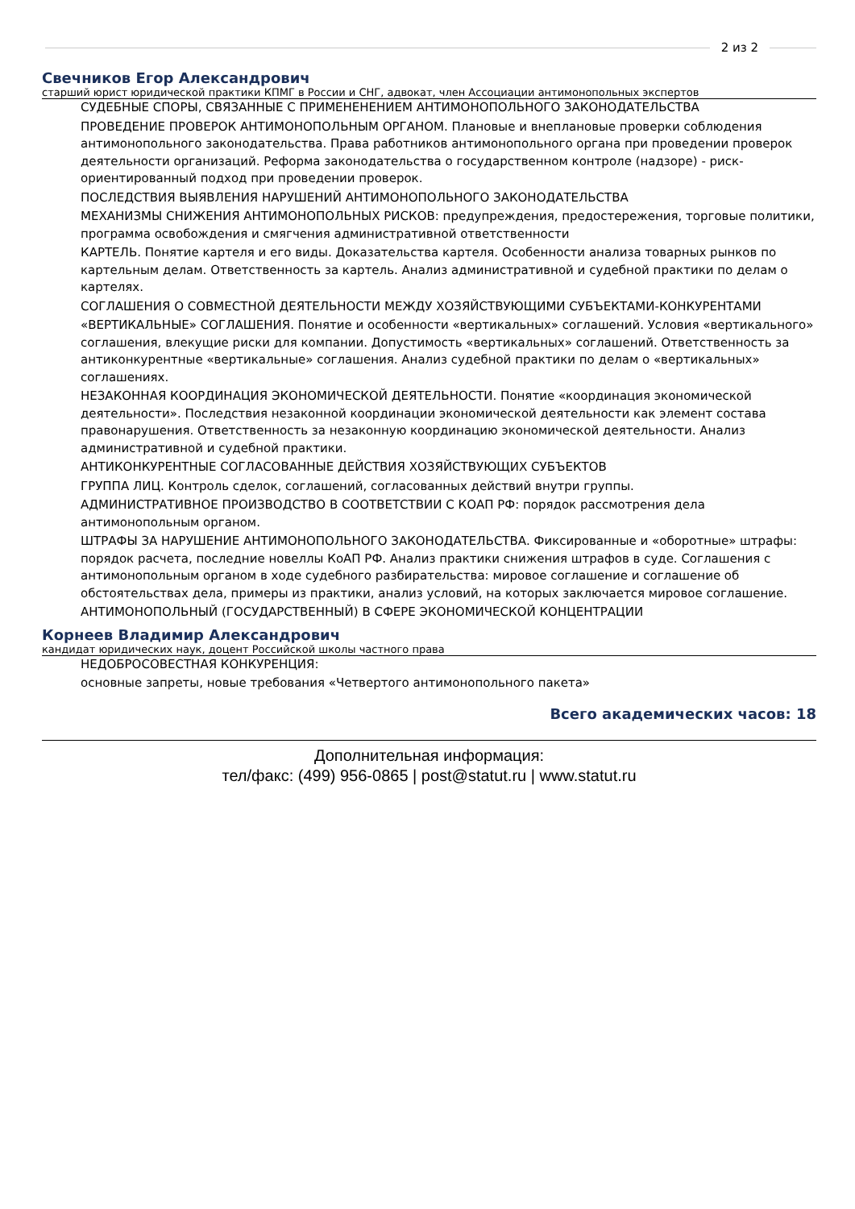2 из 2
Свечников Егор Александрович
старший юрист юридической практики КПМГ в России и СНГ, адвокат, член Ассоциации антимонопольных экспертов
СУДЕБНЫЕ СПОРЫ, СВЯЗАННЫЕ С ПРИМЕНЕНЕНИЕМ АНТИМОНОПОЛЬНОГО ЗАКОНОДАТЕЛЬСТВА
ПРОВЕДЕНИЕ ПРОВЕРОК АНТИМОНОПОЛЬНЫМ ОРГАНОМ. Плановые и внеплановые проверки соблюдения антимонопольного законодательства. Права работников антимонопольного органа при проведении проверок деятельности организаций. Реформа законодательства о государственном контроле (надзоре) - риск-ориентированный подход при проведении проверок.
ПОСЛЕДСТВИЯ ВЫЯВЛЕНИЯ НАРУШЕНИЙ АНТИМОНОПОЛЬНОГО ЗАКОНОДАТЕЛЬСТВА
МЕХАНИЗМЫ СНИЖЕНИЯ АНТИМОНОПОЛЬНЫХ РИСКОВ: предупреждения, предостережения, торговые политики, программа освобождения и смягчения административной ответственности
КАРТЕЛЬ. Понятие картеля и его виды. Доказательства картеля. Особенности анализа товарных рынков по картельным делам. Ответственность за картель. Анализ административной и судебной практики по делам о картелях.
СОГЛАШЕНИЯ О СОВМЕСТНОЙ ДЕЯТЕЛЬНОСТИ МЕЖДУ ХОЗЯЙСТВУЮЩИМИ СУБЪЕКТАМИ-КОНКУРЕНТАМИ
«ВЕРТИКАЛЬНЫЕ» СОГЛАШЕНИЯ. Понятие и особенности «вертикальных» соглашений. Условия «вертикального» соглашения, влекущие риски для компании. Допустимость «вертикальных» соглашений. Ответственность за антиконкурентные «вертикальные» соглашения. Анализ судебной практики по делам о «вертикальных» соглашениях.
НЕЗАКОННАЯ КООРДИНАЦИЯ ЭКОНОМИЧЕСКОЙ ДЕЯТЕЛЬНОСТИ. Понятие «координация экономической деятельности». Последствия незаконной координации экономической деятельности как элемент состава правонарушения. Ответственность за незаконную координацию экономической деятельности. Анализ административной и судебной практики.
АНТИКОНКУРЕНТНЫЕ СОГЛАСОВАННЫЕ ДЕЙСТВИЯ ХОЗЯЙСТВУЮЩИХ СУБЪЕКТОВ
ГРУППА ЛИЦ. Контроль сделок, соглашений, согласованных действий внутри группы.
АДМИНИСТРАТИВНОЕ ПРОИЗВОДСТВО В СООТВЕТСТВИИ С КОАП РФ: порядок рассмотрения дела антимонопольным органом.
ШТРАФЫ ЗА НАРУШЕНИЕ АНТИМОНОПОЛЬНОГО ЗАКОНОДАТЕЛЬСТВА. Фиксированные и «оборотные» штрафы: порядок расчета, последние новеллы КоАП РФ. Анализ практики снижения штрафов в суде. Соглашения с антимонопольным органом в ходе судебного разбирательства: мировое соглашение и соглашение об обстоятельствах дела, примеры из практики, анализ условий, на которых заключается мировое соглашение.
АНТИМОНОПОЛЬНЫЙ (ГОСУДАРСТВЕННЫЙ) В СФЕРЕ ЭКОНОМИЧЕСКОЙ КОНЦЕНТРАЦИИ
Корнеев Владимир Александрович
кандидат юридических наук, доцент Российской школы частного права
НЕДОБРОСОВЕСТНАЯ КОНКУРЕНЦИЯ:
основные запреты, новые требования «Четвертого антимонопольного пакета»
Всего академических часов: 18
Дополнительная информация:
тел/факс: (499) 956-0865 | post@statut.ru | www.statut.ru